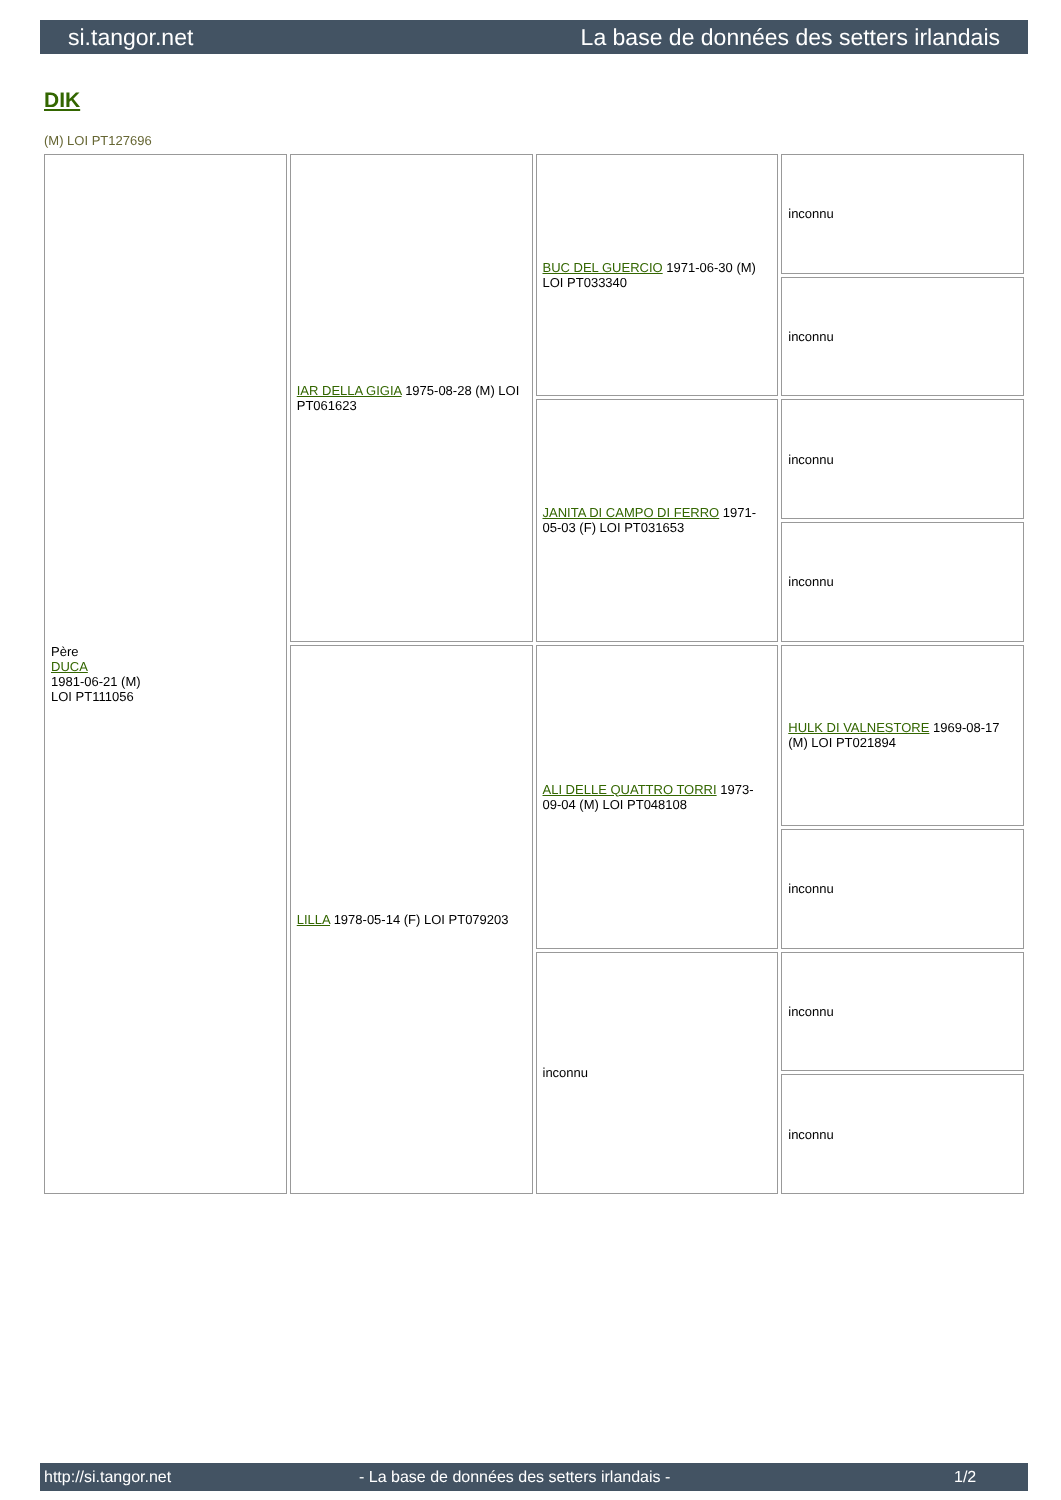si.tangor.net La base de données des setters irlandais
DIK
(M) LOI PT127696
| Père DUCA 1981-06-21 (M) LOI PT111056 | IAR DELLA GIGIA 1975-08-28 (M) LOI PT061623 | BUC DEL GUERCIO 1971-06-30 (M) LOI PT033340 | inconnu |
| | | | inconnu |
| | | JANITA DI CAMPO DI FERRO 1971-05-03 (F) LOI PT031653 | inconnu |
| | | | inconnu |
| | LILLA 1978-05-14 (F) LOI PT079203 | ALI DELLE QUATTRO TORRI 1973-09-04 (M) LOI PT048108 | HULK DI VALNESTORE 1969-08-17 (M) LOI PT021894 |
| | | | inconnu |
| | | inconnu | inconnu |
| | | | inconnu |
http://si.tangor.net - La base de données des setters irlandais - 1/2